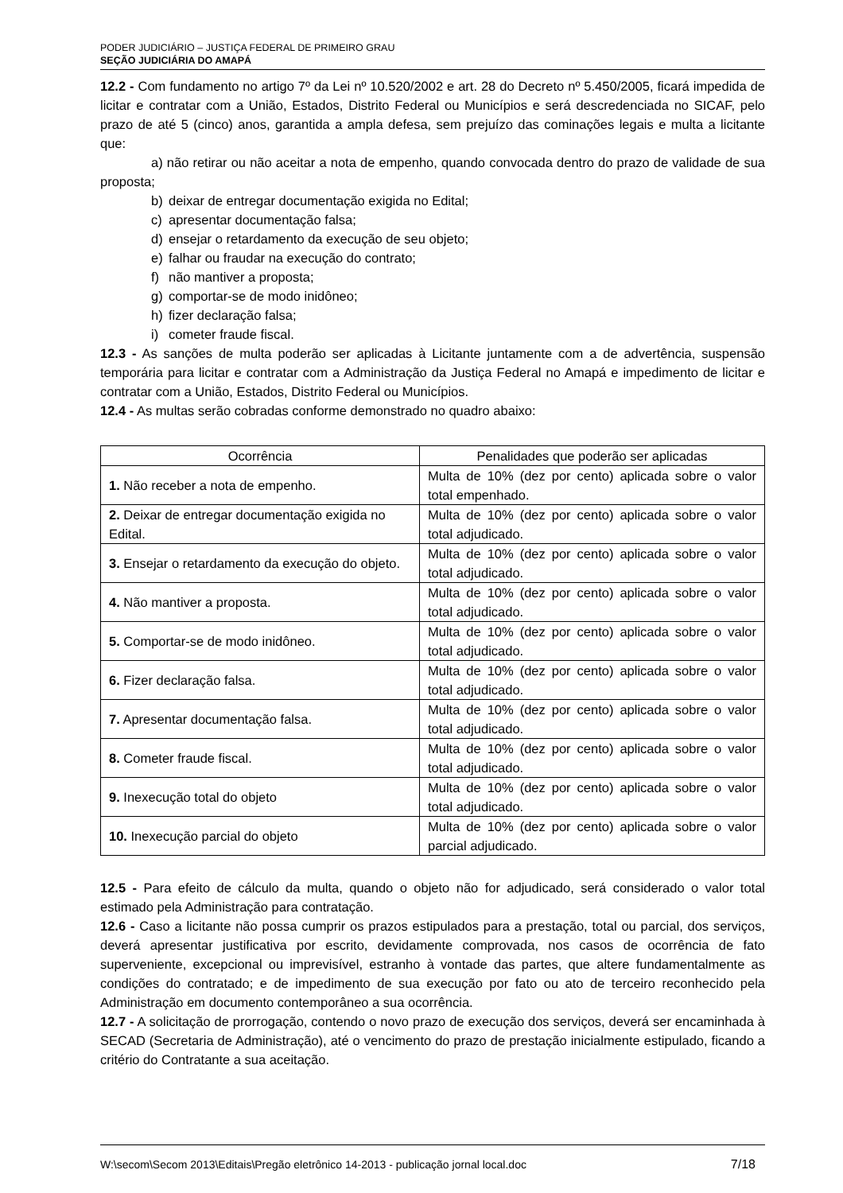PODER JUDICIÁRIO – JUSTIÇA FEDERAL DE PRIMEIRO GRAU
SEÇÃO JUDICIÁRIA DO AMAPÁ
12.2 - Com fundamento no artigo 7º da Lei nº 10.520/2002 e art. 28 do Decreto nº 5.450/2005, ficará impedida de licitar e contratar com a União, Estados, Distrito Federal ou Municípios e será descredenciada no SICAF, pelo prazo de até 5 (cinco) anos, garantida a ampla defesa, sem prejuízo das cominações legais e multa a licitante que:
a) não retirar ou não aceitar a nota de empenho, quando convocada dentro do prazo de validade de sua proposta;
b) deixar de entregar documentação exigida no Edital;
c) apresentar documentação falsa;
d) ensejar o retardamento da execução de seu objeto;
e) falhar ou fraudar na execução do contrato;
f) não mantiver a proposta;
g) comportar-se de modo inidôneo;
h) fizer declaração falsa;
i) cometer fraude fiscal.
12.3 - As sanções de multa poderão ser aplicadas à Licitante juntamente com a de advertência, suspensão temporária para licitar e contratar com a Administração da Justiça Federal no Amapá e impedimento de licitar e contratar com a União, Estados, Distrito Federal ou Municípios.
12.4 - As multas serão cobradas conforme demonstrado no quadro abaixo:
| Ocorrência | Penalidades que poderão ser aplicadas |
| --- | --- |
| 1. Não receber a nota de empenho. | Multa de 10% (dez por cento) aplicada sobre o valor total empenhado. |
| 2. Deixar de entregar documentação exigida no Edital. | Multa de 10% (dez por cento) aplicada sobre o valor total adjudicado. |
| 3. Ensejar o retardamento da execução do objeto. | Multa de 10% (dez por cento) aplicada sobre o valor total adjudicado. |
| 4. Não mantiver a proposta. | Multa de 10% (dez por cento) aplicada sobre o valor total adjudicado. |
| 5. Comportar-se de modo inidôneo. | Multa de 10% (dez por cento) aplicada sobre o valor total adjudicado. |
| 6. Fizer declaração falsa. | Multa de 10% (dez por cento) aplicada sobre o valor total adjudicado. |
| 7. Apresentar documentação falsa. | Multa de 10% (dez por cento) aplicada sobre o valor total adjudicado. |
| 8. Cometer fraude fiscal. | Multa de 10% (dez por cento) aplicada sobre o valor total adjudicado. |
| 9. Inexecução total do objeto | Multa de 10% (dez por cento) aplicada sobre o valor total adjudicado. |
| 10. Inexecução parcial do objeto | Multa de 10% (dez por cento) aplicada sobre o valor parcial adjudicado. |
12.5 - Para efeito de cálculo da multa, quando o objeto não for adjudicado, será considerado o valor total estimado pela Administração para contratação.
12.6 - Caso a licitante não possa cumprir os prazos estipulados para a prestação, total ou parcial, dos serviços, deverá apresentar justificativa por escrito, devidamente comprovada, nos casos de ocorrência de fato superveniente, excepcional ou imprevisível, estranho à vontade das partes, que altere fundamentalmente as condições do contratado; e de impedimento de sua execução por fato ou ato de terceiro reconhecido pela Administração em documento contemporâneo a sua ocorrência.
12.7 - A solicitação de prorrogação, contendo o novo prazo de execução dos serviços, deverá ser encaminhada à SECAD (Secretaria de Administração), até o vencimento do prazo de prestação inicialmente estipulado, ficando a critério do Contratante a sua aceitação.
W:\secom\Secom 2013\Editais\Pregão eletrônico 14-2013 - publicação jornal local.doc 7/18